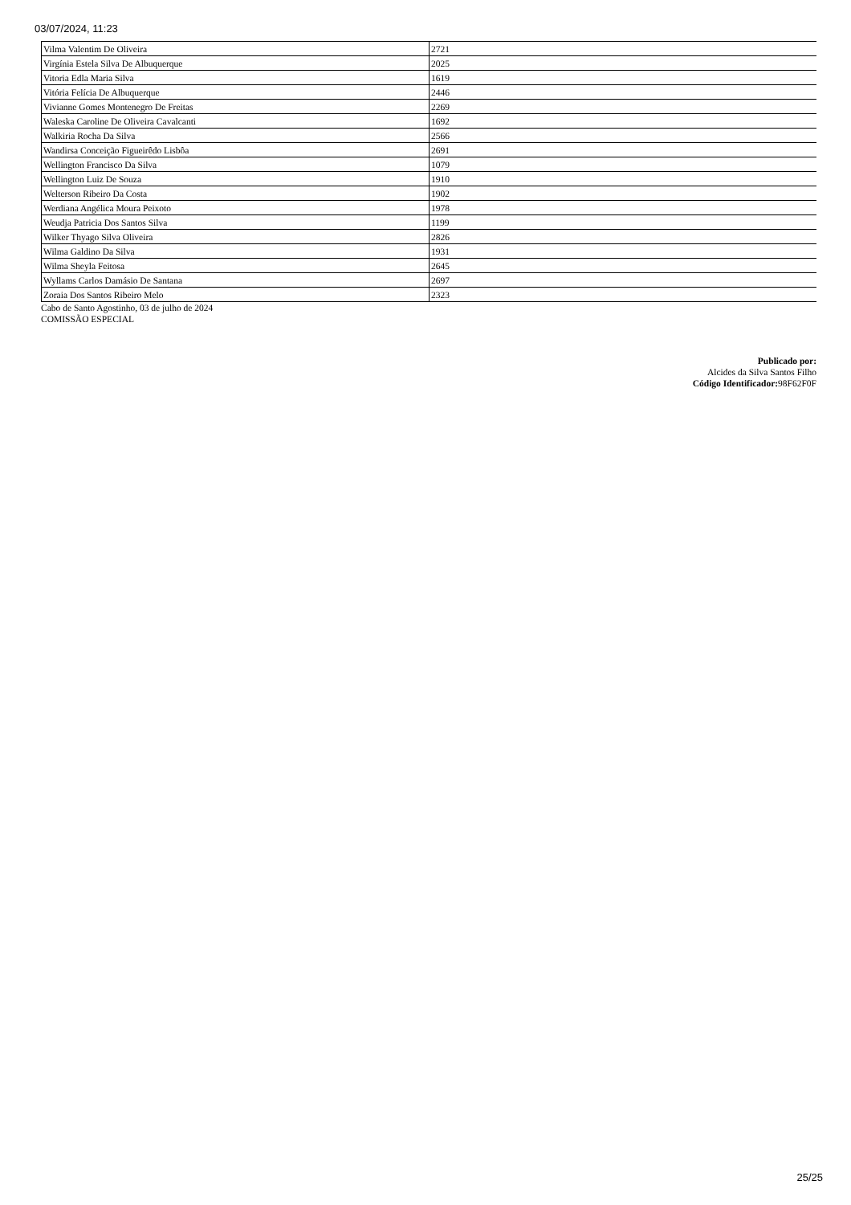03/07/2024, 11:23
| Vilma Valentim De Oliveira | 2721 |
| Virgínia Estela Silva De Albuquerque | 2025 |
| Vitoria Edla Maria Silva | 1619 |
| Vitória Felícia De Albuquerque | 2446 |
| Vivianne Gomes Montenegro De Freitas | 2269 |
| Waleska Caroline De Oliveira Cavalcanti | 1692 |
| Walkiria Rocha Da Silva | 2566 |
| Wandirsa Conceição Figueirêdo Lisbôa | 2691 |
| Wellington Francisco Da Silva | 1079 |
| Wellington Luiz De Souza | 1910 |
| Welterson Ribeiro Da Costa | 1902 |
| Werdiana Angélica Moura Peixoto | 1978 |
| Weudja Patricia Dos Santos Silva | 1199 |
| Wilker Thyago Silva Oliveira | 2826 |
| Wilma Galdino Da Silva | 1931 |
| Wilma Sheyla Feitosa | 2645 |
| Wyllams Carlos Damásio De Santana | 2697 |
| Zoraia Dos Santos Ribeiro Melo | 2323 |
Cabo de Santo Agostinho, 03 de julho de 2024
COMISSÃO ESPECIAL
Publicado por:
Alcides da Silva Santos Filho
Código Identificador: 98F62F0F
25/25